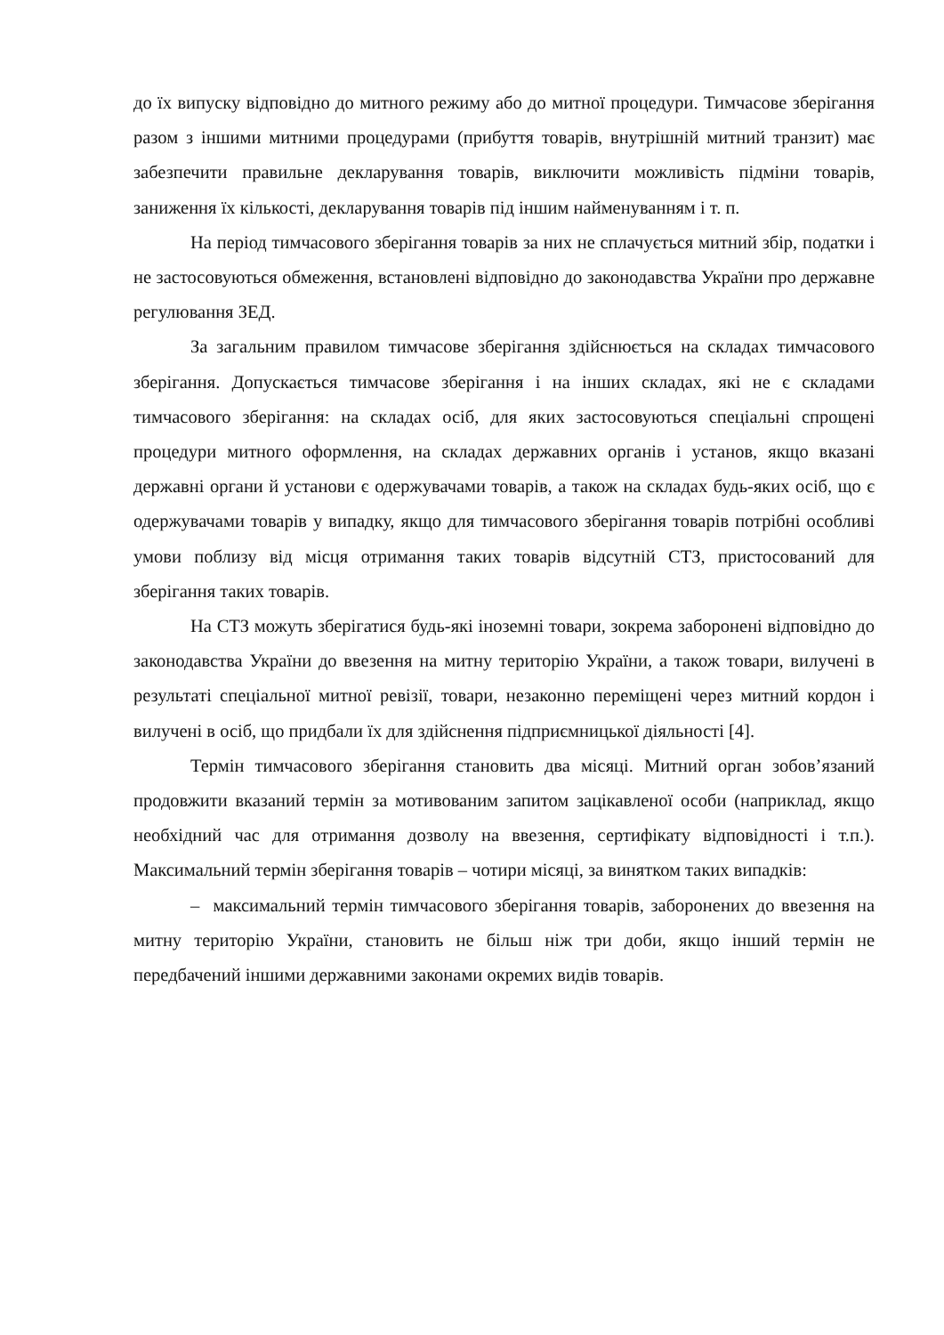до їх випуску відповідно до митного режиму або до митної процедури. Тимчасове зберігання разом з іншими митними процедурами (прибуття товарів, внутрішній митний транзит) має забезпечити правильне декларування товарів, виключити можливість підміни товарів, заниження їх кількості, декларування товарів під іншим найменуванням і т. п.
На період тимчасового зберігання товарів за них не сплачується митний збір, податки і не застосовуються обмеження, встановлені відповідно до законодавства України про державне регулювання ЗЕД.
За загальним правилом тимчасове зберігання здійснюється на складах тимчасового зберігання. Допускається тимчасове зберігання і на інших складах, які не є складами тимчасового зберігання: на складах осіб, для яких застосовуються спеціальні спрощені процедури митного оформлення, на складах державних органів і установ, якщо вказані державні органи й установи є одержувачами товарів, а також на складах будь-яких осіб, що є одержувачами товарів у випадку, якщо для тимчасового зберігання товарів потрібні особливі умови поблизу від місця отримання таких товарів відсутній СТЗ, пристосований для зберігання таких товарів.
На СТЗ можуть зберігатися будь-які іноземні товари, зокрема заборонені відповідно до законодавства України до ввезення на митну територію України, а також товари, вилучені в результаті спеціальної митної ревізії, товари, незаконно переміщені через митний кордон і вилучені в осіб, що придбали їх для здійснення підприємницької діяльності [4].
Термін тимчасового зберігання становить два місяці. Митний орган зобов’язаний продовжити вказаний термін за мотивованим запитом зацікавленої особи (наприклад, якщо необхідний час для отримання дозволу на ввезення, сертифікату відповідності і т.п.). Максимальний термін зберігання товарів – чотири місяці, за винятком таких випадків:
– максимальний термін тимчасового зберігання товарів, заборонених до ввезення на митну територію України, становить не більш ніж три доби, якщо інший термін не передбачений іншими державними законами окремих видів товарів.